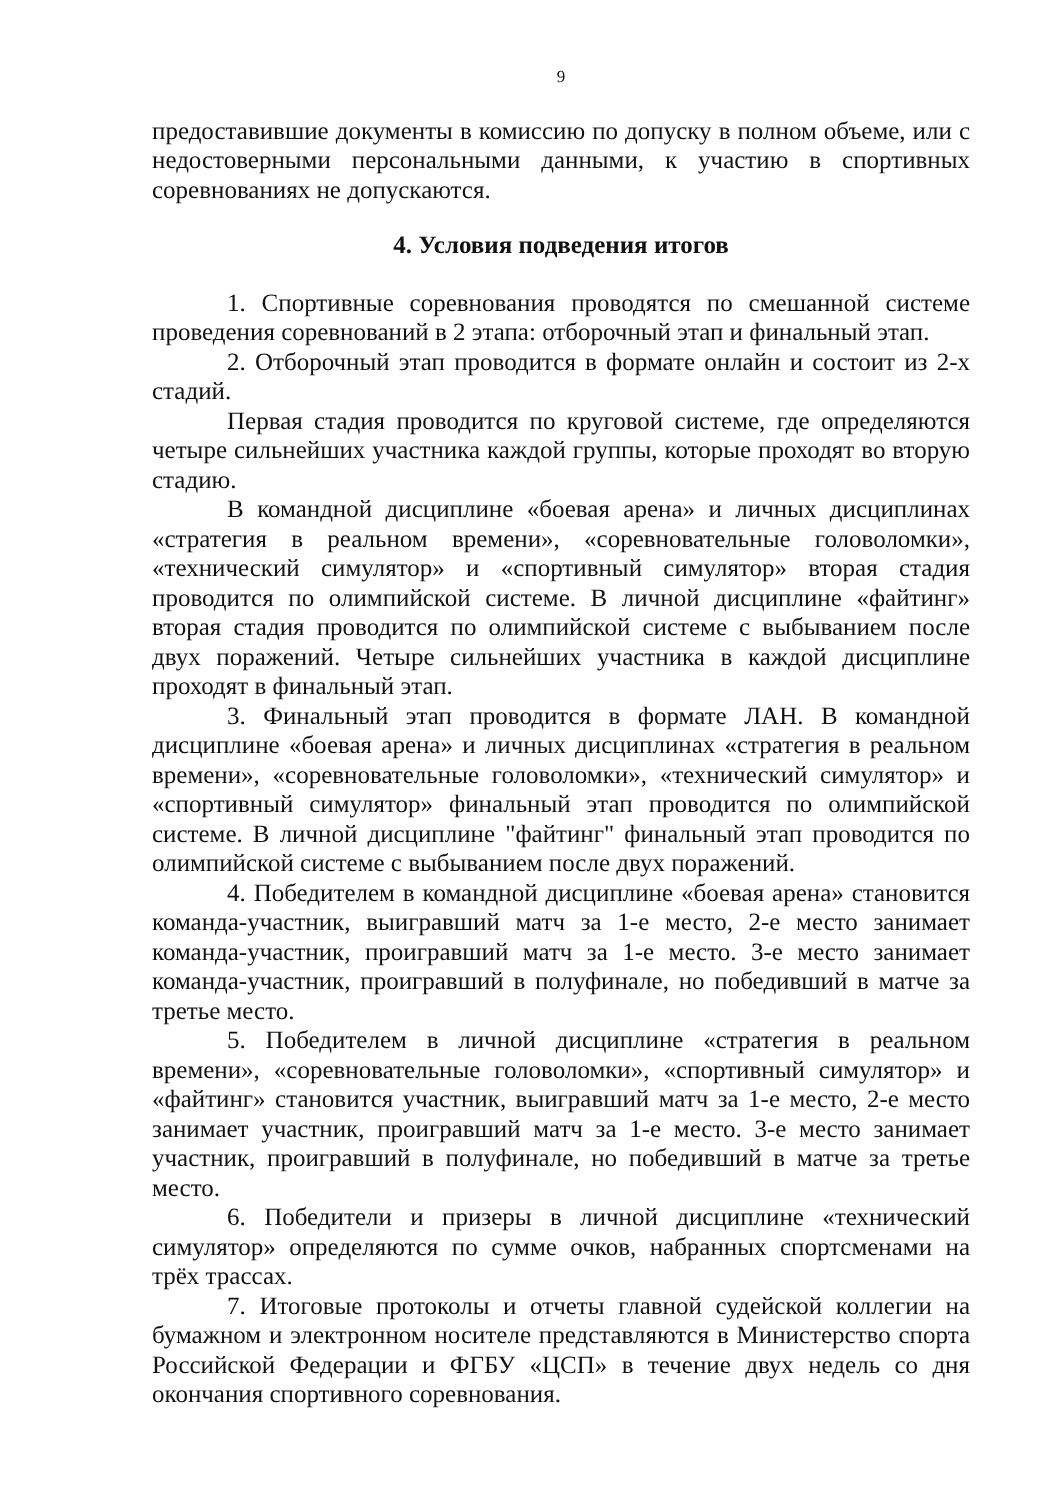9
предоставившие документы в комиссию по допуску в полном объеме, или с недостоверными персональными данными, к участию в спортивных соревнованиях не допускаются.
4. Условия подведения итогов
1. Спортивные соревнования проводятся по смешанной системе проведения соревнований в 2 этапа: отборочный этап и финальный этап.
2. Отборочный этап проводится в формате онлайн и состоит из 2-х стадий.
Первая стадия проводится по круговой системе, где определяются четыре сильнейших участника каждой группы, которые проходят во вторую стадию.
В командной дисциплине «боевая арена» и личных дисциплинах «стратегия в реальном времени», «соревновательные головоломки», «технический симулятор» и «спортивный симулятор» вторая стадия проводится по олимпийской системе. В личной дисциплине «файтинг» вторая стадия проводится по олимпийской системе с выбыванием после двух поражений. Четыре сильнейших участника в каждой дисциплине проходят в финальный этап.
3. Финальный этап проводится в формате ЛАН. В командной дисциплине «боевая арена» и личных дисциплинах «стратегия в реальном времени», «соревновательные головоломки», «технический симулятор» и «спортивный симулятор» финальный этап проводится по олимпийской системе. В личной дисциплине "файтинг" финальный этап проводится по олимпийской системе с выбыванием после двух поражений.
4. Победителем в командной дисциплине «боевая арена» становится команда-участник, выигравший матч за 1-е место, 2-е место занимает команда-участник, проигравший матч за 1-е место. 3-е место занимает команда-участник, проигравший в полуфинале, но победивший в матче за третье место.
5. Победителем в личной дисциплине «стратегия в реальном времени», «соревновательные головоломки», «спортивный симулятор» и «файтинг» становится участник, выигравший матч за 1-е место, 2-е место занимает участник, проигравший матч за 1-е место. 3-е место занимает участник, проигравший в полуфинале, но победивший в матче за третье место.
6. Победители и призеры в личной дисциплине «технический симулятор» определяются по сумме очков, набранных спортсменами на трёх трассах.
7. Итоговые протоколы и отчеты главной судейской коллегии на бумажном и электронном носителе представляются в Министерство спорта Российской Федерации и ФГБУ «ЦСП» в течение двух недель со дня окончания спортивного соревнования.